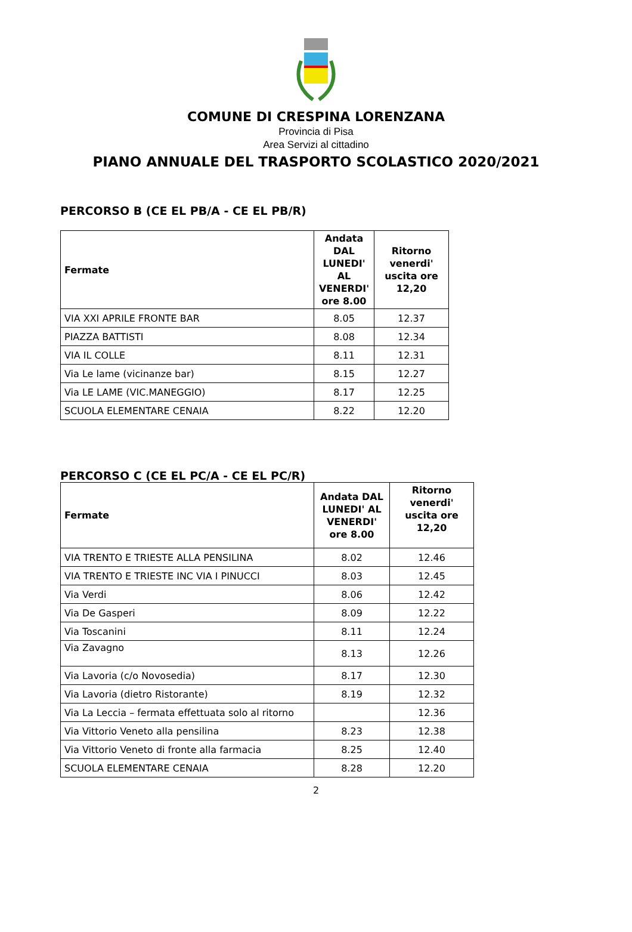COMUNE DI CRESPINA LORENZANA
Provincia di Pisa
Area Servizi al cittadino
PIANO ANNUALE DEL TRASPORTO SCOLASTICO 2020/2021
PERCORSO B (CE EL PB/A - CE EL PB/R)
| Fermate | Andata DAL LUNEDI' AL VENERDI' ore 8.00 | Ritorno venerdi' uscita ore 12,20 |
| --- | --- | --- |
| VIA XXI APRILE FRONTE BAR | 8.05 | 12.37 |
| PIAZZA BATTISTI | 8.08 | 12.34 |
| VIA IL COLLE | 8.11 | 12.31 |
| Via Le lame (vicinanze bar) | 8.15 | 12.27 |
| Via LE LAME (VIC.MANEGGIO) | 8.17 | 12.25 |
| SCUOLA ELEMENTARE CENAIA | 8.22 | 12.20 |
PERCORSO C (CE EL PC/A - CE EL PC/R)
| Fermate | Andata DAL LUNEDI' AL VENERDI' ore 8.00 | Ritorno venerdi' uscita ore 12,20 |
| --- | --- | --- |
| VIA TRENTO E TRIESTE ALLA PENSILINA | 8.02 | 12.46 |
| VIA TRENTO E TRIESTE INC VIA I PINUCCI | 8.03 | 12.45 |
| Via Verdi | 8.06 | 12.42 |
| Via De Gasperi | 8.09 | 12.22 |
| Via Toscanini | 8.11 | 12.24 |
| Via Zavagno | 8.13 | 12.26 |
| Via Lavoria (c/o Novosedia) | 8.17 | 12.30 |
| Via Lavoria (dietro Ristorante) | 8.19 | 12.32 |
| Via La Leccia – fermata effettuata solo al ritorno | | 12.36 |
| Via Vittorio Veneto alla pensilina | 8.23 | 12.38 |
| Via Vittorio Veneto di fronte alla farmacia | 8.25 | 12.40 |
| SCUOLA ELEMENTARE CENAIA | 8.28 | 12.20 |
2